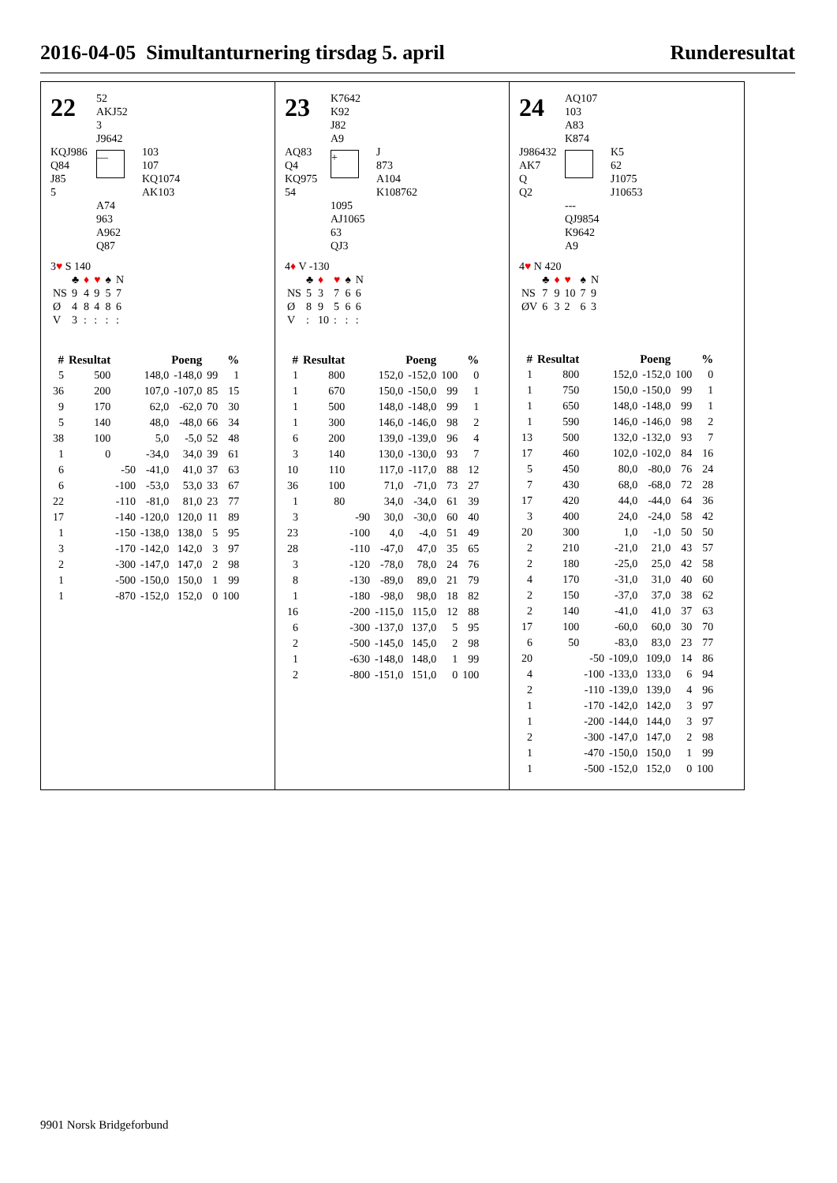2016-04-05 Simultanturnering tirsdag 5. april Runderesultat
22
52
AKJ52
3
J9642
KQJ986
Q84
J85
5
—
103
107
KQ1074
AK103
A74
963
A962
Q87
3♥ S 140
| | ♣ | ♦ | ♥ | ♠ | N |
| NS | 9 | 4 | 9 | 5 | 7 |
| Ø | 4 | 8 | 4 | 8 | 6 |
| V | 3 | : | : | : | : |
| # | Resultat | | Poeng | | % | |
| --- | --- | --- | --- | --- | --- | --- |
| 5 | 500 | | 148,0 | -148,0 | 99 | 1 |
| 36 | 200 | | 107,0 | -107,0 | 85 | 15 |
| 9 | 170 | | 62,0 | -62,0 | 70 | 30 |
| 5 | 140 | | 48,0 | -48,0 | 66 | 34 |
| 38 | 100 | | 5,0 | -5,0 | 52 | 48 |
| 1 | 0 | | -34,0 | 34,0 | 39 | 61 |
| 6 | | -50 | -41,0 | 41,0 | 37 | 63 |
| 6 | | -100 | -53,0 | 53,0 | 33 | 67 |
| 22 | | -110 | -81,0 | 81,0 | 23 | 77 |
| 17 | | -140 | -120,0 | 120,0 | 11 | 89 |
| 1 | | -150 | -138,0 | 138,0 | 5 | 95 |
| 3 | | -170 | -142,0 | 142,0 | 3 | 97 |
| 2 | | -300 | -147,0 | 147,0 | 2 | 98 |
| 1 | | -500 | -150,0 | 150,0 | 1 | 99 |
| 1 | | -870 | -152,0 | 152,0 | 0 | 100 |
23
K7642
K92
J82
A9
AQ83
Q4
KQ975
54
+
J
873
A104
K108762
1095
AJ1065
63
QJ3
4♦ V -130
| | ♣ | ♦ | ♥ | ♠ | N |
| NS | 5 | 3 | 7 | 6 | 6 |
| Ø | 8 | 9 | 5 | 6 | 6 |
| V | : | 10 | : | : | : |
| # | Resultat | | Poeng | | % | |
| --- | --- | --- | --- | --- | --- | --- |
| 1 | 800 | | 152,0 | -152,0 | 100 | 0 |
| 1 | 670 | | 150,0 | -150,0 | 99 | 1 |
| 1 | 500 | | 148,0 | -148,0 | 99 | 1 |
| 1 | 300 | | 146,0 | -146,0 | 98 | 2 |
| 6 | 200 | | 139,0 | -139,0 | 96 | 4 |
| 3 | 140 | | 130,0 | -130,0 | 93 | 7 |
| 10 | 110 | | 117,0 | -117,0 | 88 | 12 |
| 36 | 100 | | 71,0 | -71,0 | 73 | 27 |
| 1 | 80 | | 34,0 | -34,0 | 61 | 39 |
| 3 | | -90 | 30,0 | -30,0 | 60 | 40 |
| 23 | | -100 | 4,0 | -4,0 | 51 | 49 |
| 28 | | -110 | -47,0 | 47,0 | 35 | 65 |
| 3 | | -120 | -78,0 | 78,0 | 24 | 76 |
| 8 | | -130 | -89,0 | 89,0 | 21 | 79 |
| 1 | | -180 | -98,0 | 98,0 | 18 | 82 |
| 16 | | -200 | -115,0 | 115,0 | 12 | 88 |
| 6 | | -300 | -137,0 | 137,0 | 5 | 95 |
| 2 | | -500 | -145,0 | 145,0 | 2 | 98 |
| 1 | | -630 | -148,0 | 148,0 | 1 | 99 |
| 2 | | -800 | -151,0 | 151,0 | 0 | 100 |
24
AQ107
103
A83
K874
J986432
AK7
Q
Q2
K5
62
J1075
J10653
---
QJ9854
K9642
A9
4♥ N 420
| | ♣ | ♦ | ♥ | ♠ | N |
| NS | 7 | 9 | 10 | 7 | 9 |
| ØV | 6 | 3 | 2 | 6 | 3 |
| # | Resultat | | Poeng | | % | |
| --- | --- | --- | --- | --- | --- | --- |
| 1 | 800 | | 152,0 | -152,0 | 100 | 0 |
| 1 | 750 | | 150,0 | -150,0 | 99 | 1 |
| 1 | 650 | | 148,0 | -148,0 | 99 | 1 |
| 1 | 590 | | 146,0 | -146,0 | 98 | 2 |
| 13 | 500 | | 132,0 | -132,0 | 93 | 7 |
| 17 | 460 | | 102,0 | -102,0 | 84 | 16 |
| 5 | 450 | | 80,0 | -80,0 | 76 | 24 |
| 7 | 430 | | 68,0 | -68,0 | 72 | 28 |
| 17 | 420 | | 44,0 | -44,0 | 64 | 36 |
| 3 | 400 | | 24,0 | -24,0 | 58 | 42 |
| 20 | 300 | | 1,0 | -1,0 | 50 | 50 |
| 2 | 210 | | -21,0 | 21,0 | 43 | 57 |
| 2 | 180 | | -25,0 | 25,0 | 42 | 58 |
| 4 | 170 | | -31,0 | 31,0 | 40 | 60 |
| 2 | 150 | | -37,0 | 37,0 | 38 | 62 |
| 2 | 140 | | -41,0 | 41,0 | 37 | 63 |
| 17 | 100 | | -60,0 | 60,0 | 30 | 70 |
| 6 | 50 | | -83,0 | 83,0 | 23 | 77 |
| 20 | | -50 | -109,0 | 109,0 | 14 | 86 |
| 4 | | -100 | -133,0 | 133,0 | 6 | 94 |
| 2 | | -110 | -139,0 | 139,0 | 4 | 96 |
| 1 | | -170 | -142,0 | 142,0 | 3 | 97 |
| 1 | | -200 | -144,0 | 144,0 | 3 | 97 |
| 2 | | -300 | -147,0 | 147,0 | 2 | 98 |
| 1 | | -470 | -150,0 | 150,0 | 1 | 99 |
| 1 | | -500 | -152,0 | 152,0 | 0 | 100 |
9901 Norsk Bridgeforbund